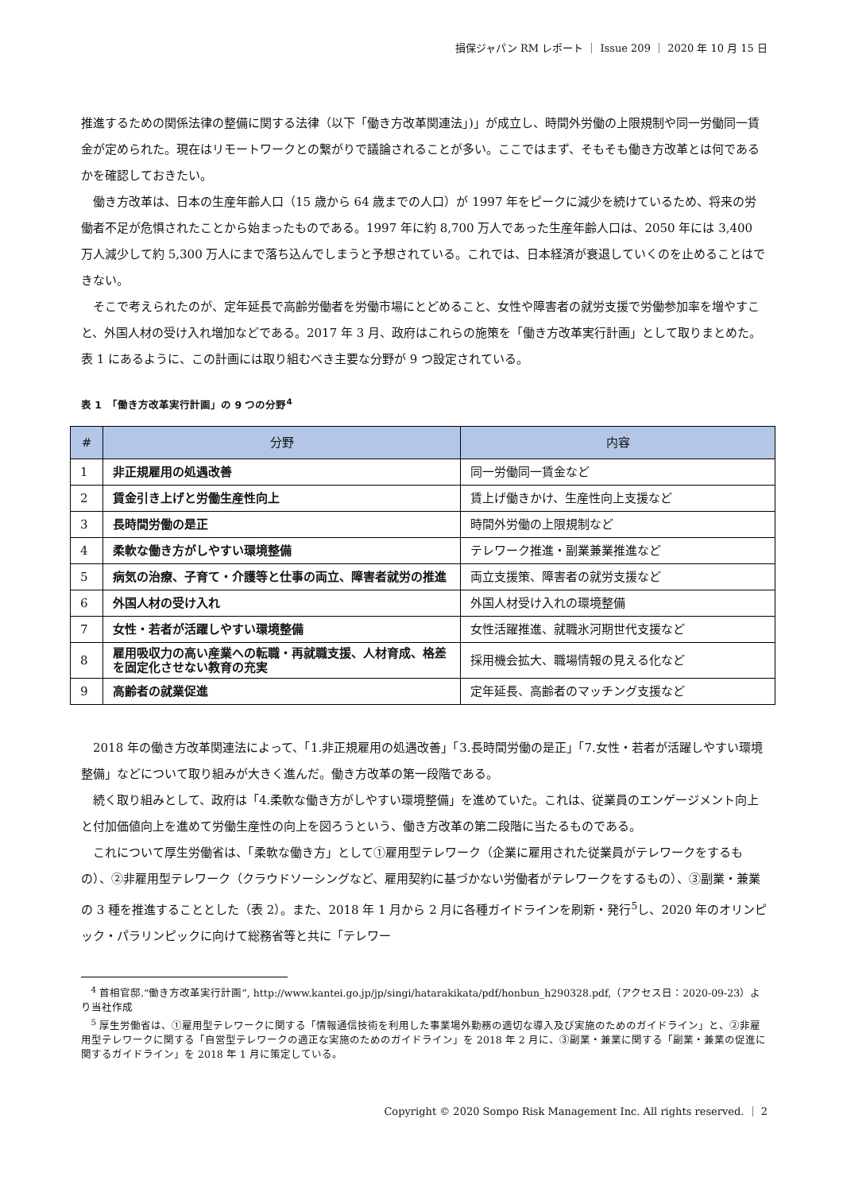損保ジャパン RM レポート ｜ Issue 209 ｜ 2020 年 10 月 15 日
推進するための関係法律の整備に関する法律（以下「働き方改革関連法」)」が成立し、時間外労働の上限規制や同一労働同一賃金が定められた。現在はリモートワークとの繋がりで議論されることが多い。ここではまず、そもそも働き方改革とは何であるかを確認しておきたい。
働き方改革は、日本の生産年齢人口（15 歳から 64 歳までの人口）が 1997 年をピークに減少を続けているため、将来の労働者不足が危惧されたことから始まったものである。1997 年に約 8,700 万人であった生産年齢人口は、2050 年には 3,400 万人減少して約 5,300 万人にまで落ち込んでしまうと予想されている。これでは、日本経済が衰退していくのを止めることはできない。
そこで考えられたのが、定年延長で高齢労働者を労働市場にとどめること、女性や障害者の就労支援で労働参加率を増やすこと、外国人材の受け入れ増加などである。2017 年 3 月、政府はこれらの施策を「働き方改革実行計画」として取りまとめた。表 1 にあるように、この計画には取り組むべき主要な分野が 9 つ設定されている。
表 1　「働き方改革実行計画」の 9 つの分野<sup>4</sup>
| # | 分野 | 内容 |
| --- | --- | --- |
| 1 | 非正規雇用の処遇改善 | 同一労働同一賃金など |
| 2 | 賃金引き上げと労働生産性向上 | 賃上げ働きかけ、生産性向上支援など |
| 3 | 長時間労働の是正 | 時間外労働の上限規制など |
| 4 | 柔軟な働き方がしやすい環境整備 | テレワーク推進・副業兼業推進など |
| 5 | 病気の治療、子育て・介護等と仕事の両立、障害者就労の推進 | 両立支援策、障害者の就労支援など |
| 6 | 外国人材の受け入れ | 外国人材受け入れの環境整備 |
| 7 | 女性・若者が活躍しやすい環境整備 | 女性活躍推進、就職氷河期世代支援など |
| 8 | 雇用吸収力の高い産業への転職・再就職支援、人材育成、格差を固定化させない教育の充実 | 採用機会拡大、職場情報の見える化など |
| 9 | 高齢者の就業促進 | 定年延長、高齢者のマッチング支援など |
2018 年の働き方改革関連法によって、「1.非正規雇用の処遇改善」「3.長時間労働の是正」「7.女性・若者が活躍しやすい環境整備」などについて取り組みが大きく進んだ。働き方改革の第一段階である。
続く取り組みとして、政府は「4.柔軟な働き方がしやすい環境整備」を進めていた。これは、従業員のエンゲージメント向上と付加価値向上を進めて労働生産性の向上を図ろうという、働き方改革の第二段階に当たるものである。
これについて厚生労働省は、「柔軟な働き方」として①雇用型テレワーク（企業に雇用された従業員がテレワークをするもの）、②非雇用型テレワーク（クラウドソーシングなど、雇用契約に基づかない労働者がテレワークをするもの）、③副業・兼業の 3 種を推進することとした（表 2）。また、2018 年 1 月から 2 月に各種ガイドラインを刷新・発行<sup>5</sup>し、2020 年のオリンピック・パラリンピックに向けて総務省等と共に「テレワー
<sup>4</sup> 首相官邸.“働き方改革実行計画”, http://www.kantei.go.jp/jp/singi/hatarakikata/pdf/honbun_h290328.pdf,（アクセス日：2020-09-23）より当社作成
<sup>5</sup> 厚生労働省は、①雇用型テレワークに関する「情報通信技術を利用した事業場外勤務の適切な導入及び実施のためのガイドライン」と、②非雇用型テレワークに関する「自営型テレワークの適正な実施のためのガイドライン」を 2018 年 2 月に、③副業・兼業に関する「副業・兼業の促進に関するガイドライン」を 2018 年 1 月に策定している。
Copyright © 2020 Sompo Risk Management Inc. All rights reserved. ｜ 2